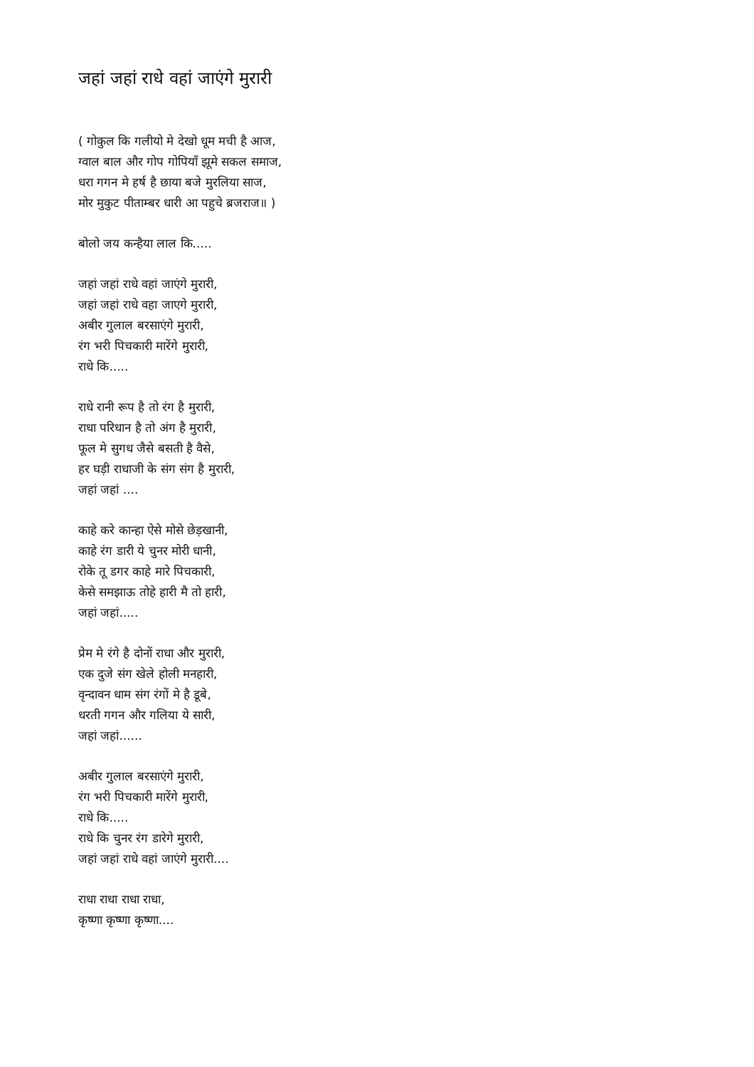जहां जहां राधे वहां जाएंगे मुरारी
( गोकुल कि गलीयो मे देखो धूम मची है आज,
ग्वाल बाल और गोप गोपियाँ झूमे सकल समाज,
धरा गगन मे हर्ष है छाया बजे मुरलिया साज,
मोर मुकुट पीताम्बर धारी आ पहुचे ब्रजराज॥ )
बोलो जय कन्हैया लाल कि.....
जहां जहां राधे वहां जाएंगे मुरारी,
जहां जहां राधे वहा जाएगे मुरारी,
अबीर गुलाल बरसाएंगे मुरारी,
रंग भरी पिचकारी मारेंगे मुरारी,
राधे कि.....
राधे रानी रूप है तो रंग है मुरारी,
राधा परिधान है तो अंग है मुरारी,
फूल मे सुगध जैसे बसती है वैसे,
हर घड़ी राधाजी के संग संग है मुरारी,
जहां जहां ....
काहे करे कान्हा ऐसे मोसे छेड़खानी,
काहे रंग डारी ये चुनर मोरी धानी,
रोके तू डगर काहे मारे पिचकारी,
केसे समझाऊ तोहे हारी मै तो हारी,
जहां जहां.....
प्रेम मे रंगे है दोनों राधा और मुरारी,
एक दुजे संग खेले होली मनहारी,
वृन्दावन धाम संग रंगों मे है डूबे,
धरती गगन और गलिया ये सारी,
जहां जहां......
अबीर गुलाल बरसाएंगे मुरारी,
रंग भरी पिचकारी मारेंगे मुरारी,
राधे कि.....
राधे कि चुनर रंग डारेगे मुरारी,
जहां जहां राधे वहां जाएंगे मुरारी....
राधा राधा राधा राधा,
कृष्णा कृष्णा कृष्णा....